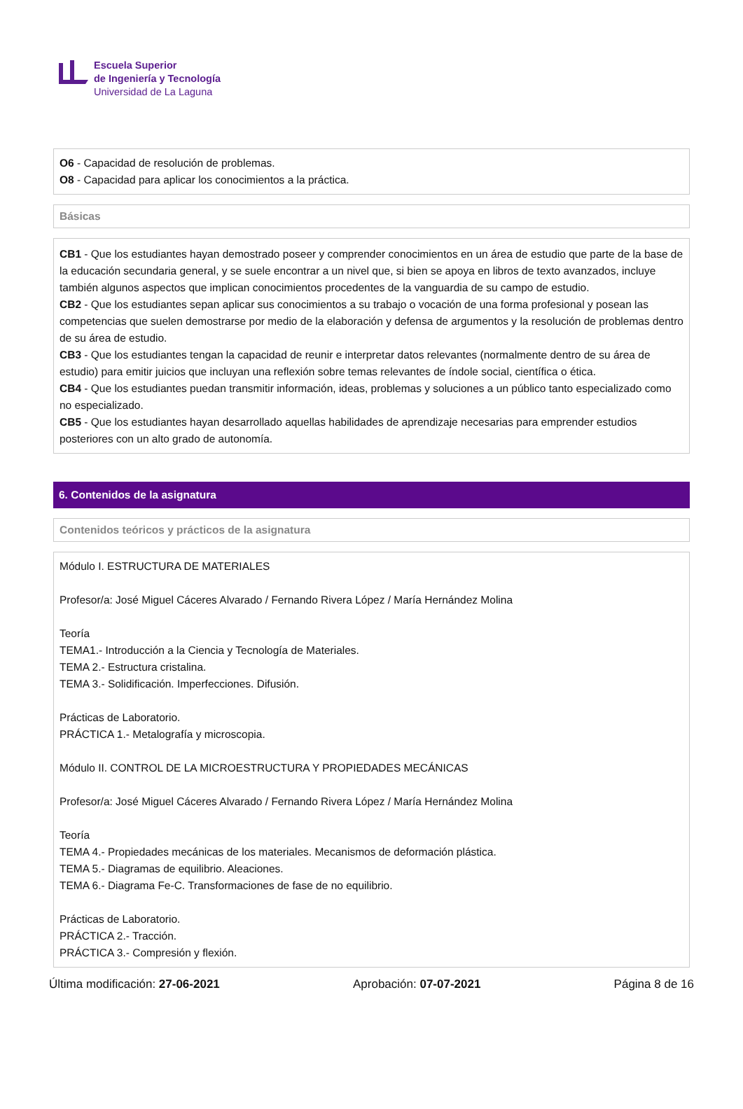Escuela Superior
de Ingeniería y Tecnología
Universidad de La Laguna
O6 - Capacidad de resolución de problemas.
O8 - Capacidad para aplicar los conocimientos a la práctica.
Básicas
CB1 - Que los estudiantes hayan demostrado poseer y comprender conocimientos en un área de estudio que parte de la base de la educación secundaria general, y se suele encontrar a un nivel que, si bien se apoya en libros de texto avanzados, incluye también algunos aspectos que implican conocimientos procedentes de la vanguardia de su campo de estudio.
CB2 - Que los estudiantes sepan aplicar sus conocimientos a su trabajo o vocación de una forma profesional y posean las competencias que suelen demostrarse por medio de la elaboración y defensa de argumentos y la resolución de problemas dentro de su área de estudio.
CB3 - Que los estudiantes tengan la capacidad de reunir e interpretar datos relevantes (normalmente dentro de su área de estudio) para emitir juicios que incluyan una reflexión sobre temas relevantes de índole social, científica o ética.
CB4 - Que los estudiantes puedan transmitir información, ideas, problemas y soluciones a un público tanto especializado como no especializado.
CB5 - Que los estudiantes hayan desarrollado aquellas habilidades de aprendizaje necesarias para emprender estudios posteriores con un alto grado de autonomía.
6. Contenidos de la asignatura
Contenidos teóricos y prácticos de la asignatura
Módulo I. ESTRUCTURA DE MATERIALES
Profesor/a: José Miguel Cáceres Alvarado / Fernando Rivera López / María Hernández Molina
Teoría
TEMA1.- Introducción a la Ciencia y Tecnología de Materiales.
TEMA 2.- Estructura cristalina.
TEMA 3.- Solidificación. Imperfecciones. Difusión.
Prácticas de Laboratorio.
PRÁCTICA 1.- Metalografía y microscopia.
Módulo II. CONTROL DE LA MICROESTRUCTURA Y PROPIEDADES MECÁNICAS
Profesor/a: José Miguel Cáceres Alvarado / Fernando Rivera López / María Hernández Molina
Teoría
TEMA 4.- Propiedades mecánicas de los materiales. Mecanismos de deformación plástica.
TEMA 5.- Diagramas de equilibrio. Aleaciones.
TEMA 6.- Diagrama Fe-C. Transformaciones de fase de no equilibrio.
Prácticas de Laboratorio.
PRÁCTICA 2.- Tracción.
PRÁCTICA 3.- Compresión y flexión.
Última modificación: 27-06-2021 Aprobación: 07-07-2021 Página 8 de 16